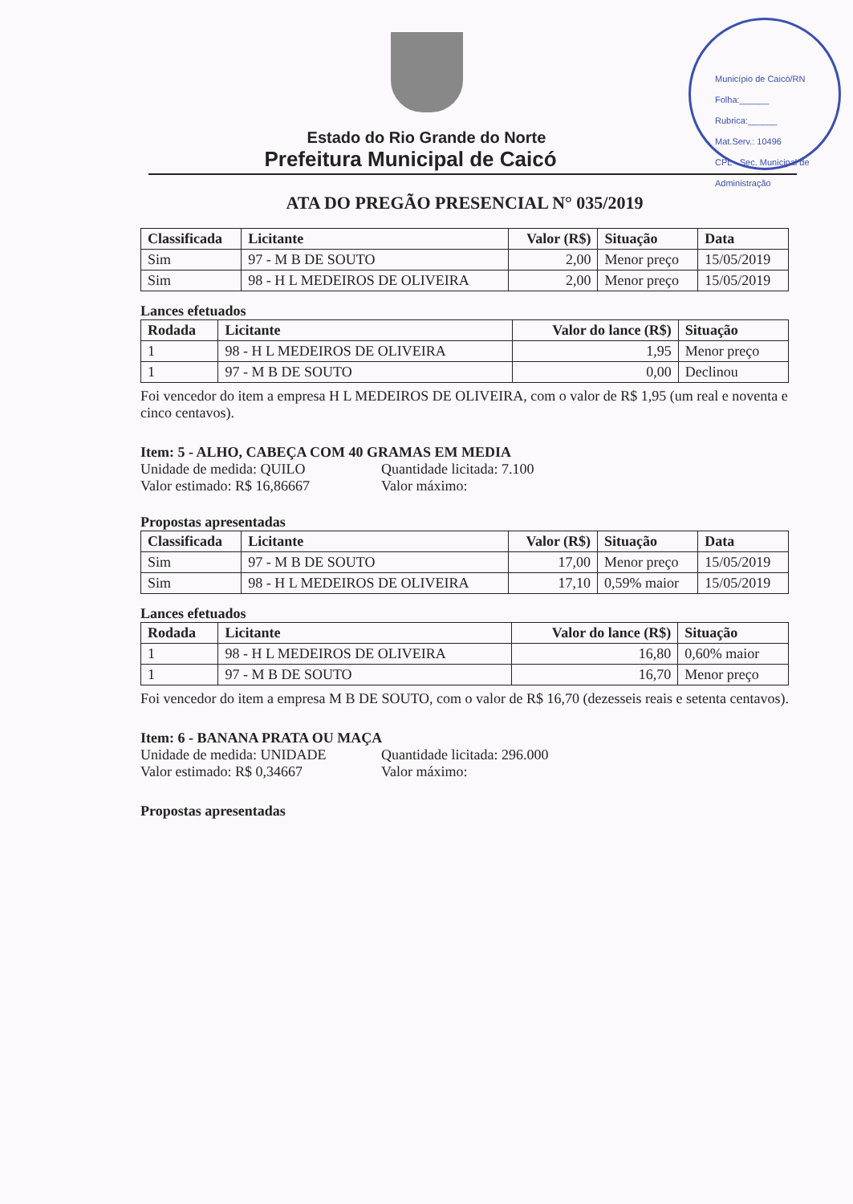Município de Caicó/RN
Folha:______
Rubrica:______
Mat.Serv.: 10496
CPL - Sec. Municipal de Administração
Estado do Rio Grande do Norte
Prefeitura Municipal de Caicó
ATA DO PREGÃO PRESENCIAL N° 035/2019
| Classificada | Licitante | Valor (R$) | Situação | Data |
| --- | --- | --- | --- | --- |
| Sim | 97 - M B DE SOUTO | 2,00 | Menor preço | 15/05/2019 |
| Sim | 98 - H L MEDEIROS DE OLIVEIRA | 2,00 | Menor preço | 15/05/2019 |
Lances efetuados
| Rodada | Licitante | Valor do lance (R$) | Situação |
| --- | --- | --- | --- |
| 1 | 98 - H L MEDEIROS DE OLIVEIRA | 1,95 | Menor preço |
| 1 | 97 - M B DE SOUTO | 0,00 | Declinou |
Foi vencedor do item a empresa H L MEDEIROS DE OLIVEIRA, com o valor de R$ 1,95 (um real e noventa e cinco centavos).
Item: 5 - ALHO, CABEÇA COM 40 GRAMAS EM MEDIA
Unidade de medida: QUILO Quantidade licitada: 7.100
Valor estimado: R$ 16,86667 Valor máximo:
Propostas apresentadas
| Classificada | Licitante | Valor (R$) | Situação | Data |
| --- | --- | --- | --- | --- |
| Sim | 97 - M B DE SOUTO | 17,00 | Menor preço | 15/05/2019 |
| Sim | 98 - H L MEDEIROS DE OLIVEIRA | 17,10 | 0,59% maior | 15/05/2019 |
Lances efetuados
| Rodada | Licitante | Valor do lance (R$) | Situação |
| --- | --- | --- | --- |
| 1 | 98 - H L MEDEIROS DE OLIVEIRA | 16,80 | 0,60% maior |
| 1 | 97 - M B DE SOUTO | 16,70 | Menor preço |
Foi vencedor do item a empresa M B DE SOUTO, com o valor de R$ 16,70 (dezesseis reais e setenta centavos).
Item: 6 - BANANA PRATA OU MAÇA
Unidade de medida: UNIDADE Quantidade licitada: 296.000
Valor estimado: R$ 0,34667 Valor máximo:
Propostas apresentadas